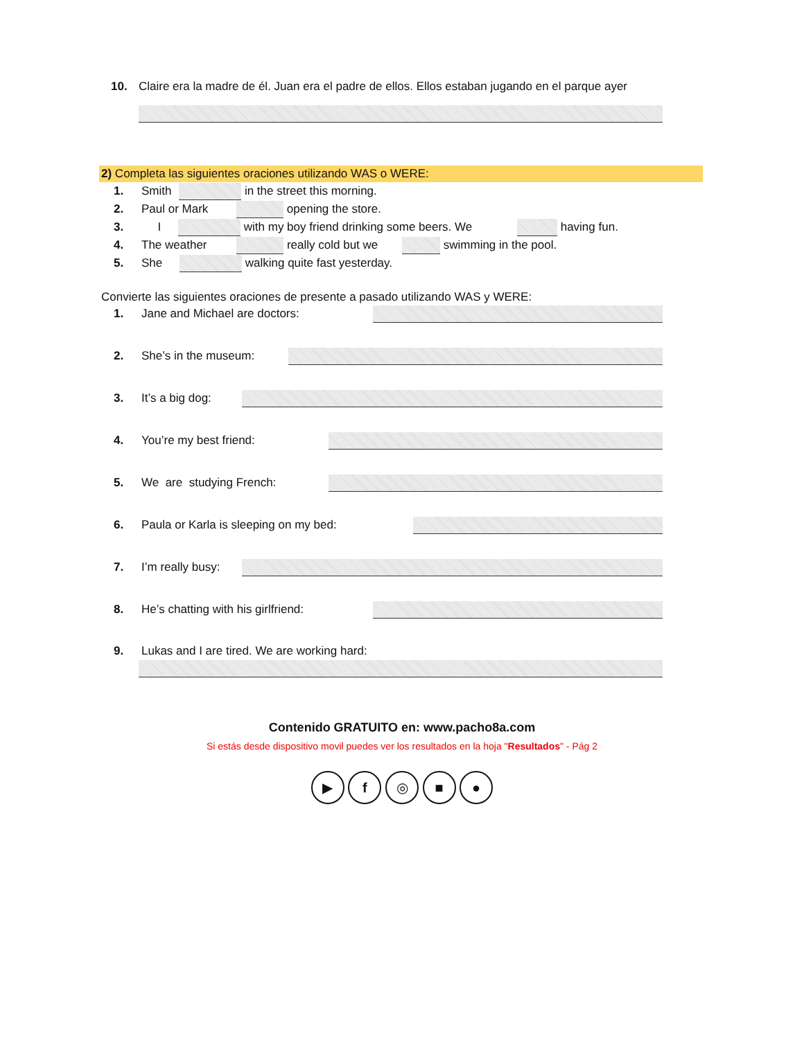10. Claire era la madre de él. Juan era el padre de ellos. Ellos estaban jugando en el parque ayer
2) Completa las siguientes oraciones utilizando WAS o WERE:
1. Smith in the street this morning.
2. Paul or Mark opening the store.
3. I with my boy friend drinking some beers. We having fun.
4. The weather really cold but we swimming in the pool.
5. She walking quite fast yesterday.
Convierte las siguientes oraciones de presente a pasado utilizando WAS y WERE:
1. Jane and Michael are doctors:
2. She’s in the museum:
3. It’s a big dog:
4. You’re my best friend:
5. We are studying French:
6. Paula or Karla is sleeping on my bed:
7. I’m really busy:
8. He’s chatting with his girlfriend:
9. Lukas and I are tired. We are working hard:
Contenido GRATUITO en: www.pacho8a.com
Si estás desde dispositivo movil puedes ver los resultados en la hoja "Resultados" - Pág 2
▶ f ◎ ■ ●